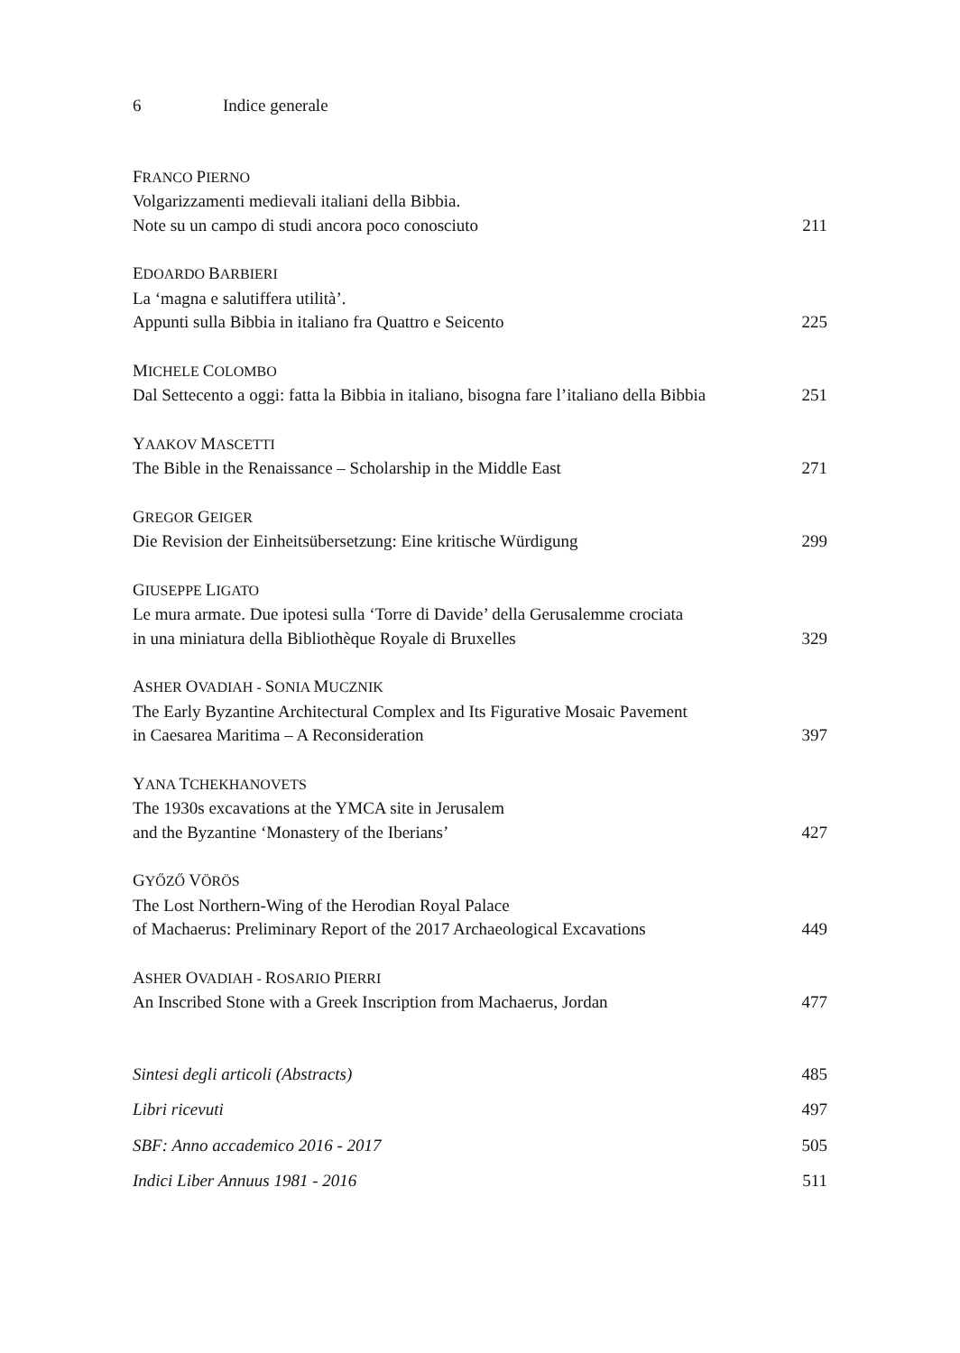6 Indice generale
FRANCO PIERNO
Volgarizzamenti medievali italiani della Bibbia.
Note su un campo di studi ancora poco conosciuto 211
EDOARDO BARBIERI
La ‘magna e salutiffera utilità’.
Appunti sulla Bibbia in italiano fra Quattro e Seicento 225
MICHELE COLOMBO
Dal Settecento a oggi: fatta la Bibbia in italiano, bisogna fare l’italiano della Bibbia 251
YAAKOV MASCETTI
The Bible in the Renaissance – Scholarship in the Middle East 271
GREGOR GEIGER
Die Revision der Einheitsübersetzung: Eine kritische Würdigung 299
GIUSEPPE LIGATO
Le mura armate. Due ipotesi sulla ‘Torre di Davide’ della Gerusalemme crociata
in una miniatura della Bibliothèque Royale di Bruxelles 329
ASHER OVADIAH - SONIA MUCZNIK
The Early Byzantine Architectural Complex and Its Figurative Mosaic Pavement
in Caesarea Maritima – A Reconsideration 397
YANA TCHEKHANOVETS
The 1930s excavations at the YMCA site in Jerusalem
and the Byzantine ‘Monastery of the Iberians’ 427
GYŐZŐ VÖRÖS
The Lost Northern-Wing of the Herodian Royal Palace
of Machaerus: Preliminary Report of the 2017 Archaeological Excavations 449
ASHER OVADIAH - ROSARIO PIERRI
An Inscribed Stone with a Greek Inscription from Machaerus, Jordan 477
Sintesi degli articoli (Abstracts) 485
Libri ricevuti 497
SBF: Anno accademico 2016 - 2017 505
Indici Liber Annuus 1981 - 2016 511